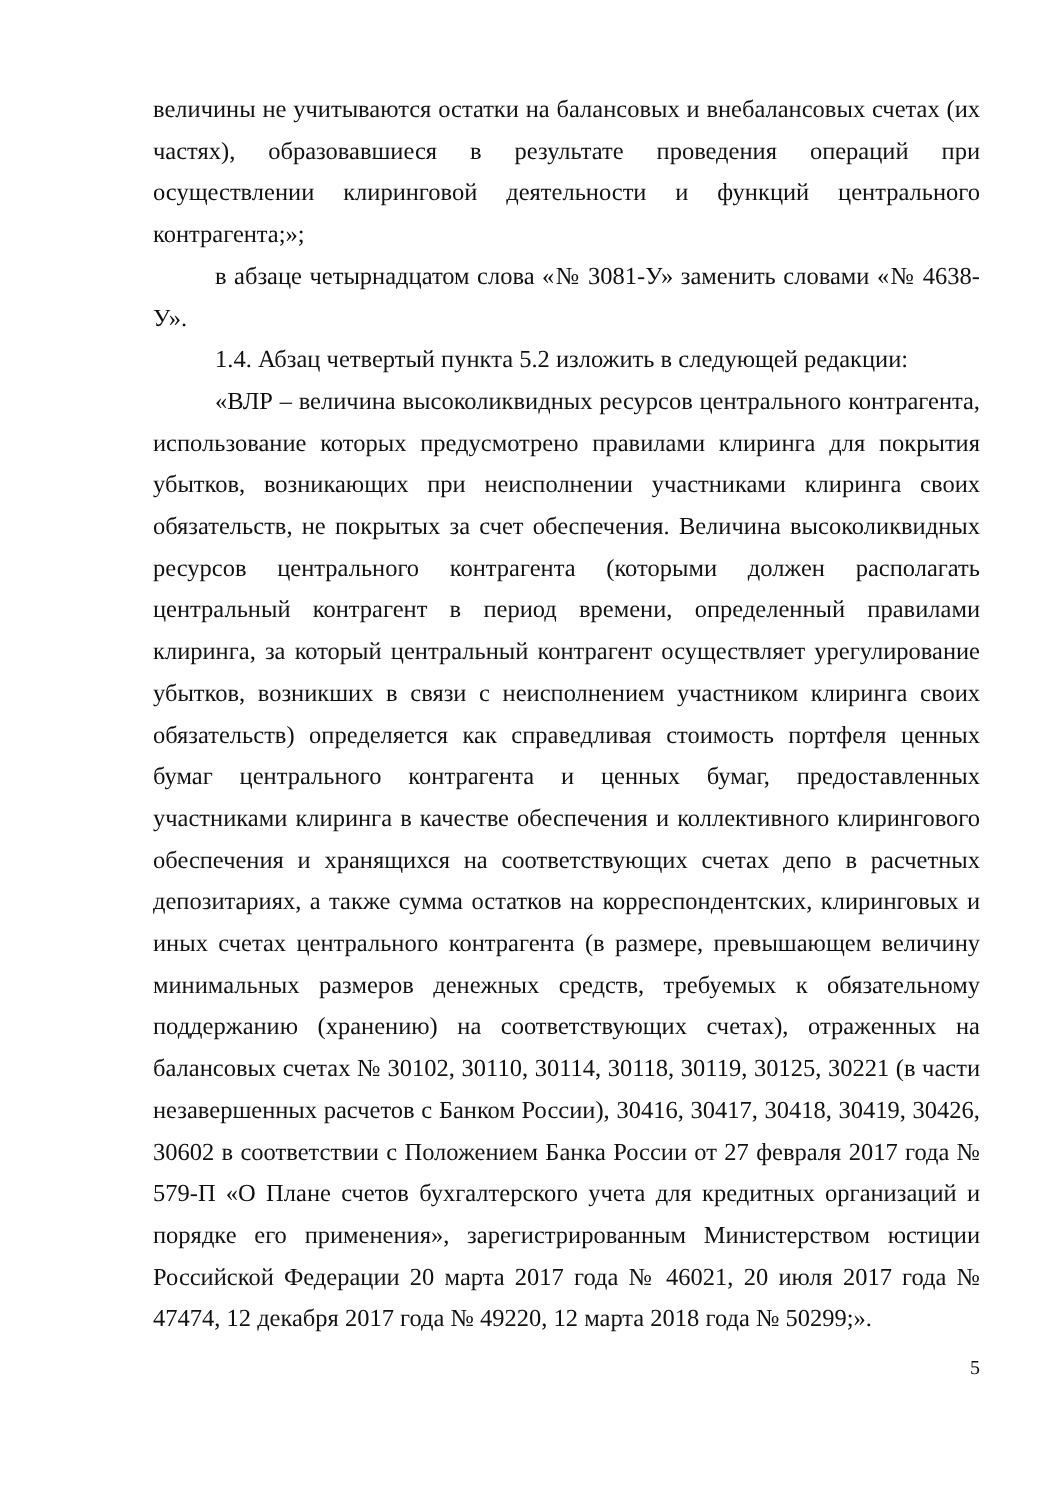величины не учитываются остатки на балансовых и внебалансовых счетах (их частях), образовавшиеся в результате проведения операций при осуществлении клиринговой деятельности и функций центрального контрагента;»;
в абзаце четырнадцатом слова «№ 3081-У» заменить словами «№ 4638-У».
1.4. Абзац четвертый пункта 5.2 изложить в следующей редакции:
«ВЛР – величина высоколиквидных ресурсов центрального контрагента, использование которых предусмотрено правилами клиринга для покрытия убытков, возникающих при неисполнении участниками клиринга своих обязательств, не покрытых за счет обеспечения. Величина высоколиквидных ресурсов центрального контрагента (которыми должен располагать центральный контрагент в период времени, определенный правилами клиринга, за который центральный контрагент осуществляет урегулирование убытков, возникших в связи с неисполнением участником клиринга своих обязательств) определяется как справедливая стоимость портфеля ценных бумаг центрального контрагента и ценных бумаг, предоставленных участниками клиринга в качестве обеспечения и коллективного клирингового обеспечения и хранящихся на соответствующих счетах депо в расчетных депозитариях, а также сумма остатков на корреспондентских, клиринговых и иных счетах центрального контрагента (в размере, превышающем величину минимальных размеров денежных средств, требуемых к обязательному поддержанию (хранению) на соответствующих счетах), отраженных на балансовых счетах № 30102, 30110, 30114, 30118, 30119, 30125, 30221 (в части незавершенных расчетов с Банком России), 30416, 30417, 30418, 30419, 30426, 30602 в соответствии с Положением Банка России от 27 февраля 2017 года № 579-П «О Плане счетов бухгалтерского учета для кредитных организаций и порядке его применения», зарегистрированным Министерством юстиции Российской Федерации 20 марта 2017 года № 46021, 20 июля 2017 года № 47474, 12 декабря 2017 года № 49220, 12 марта 2018 года № 50299;».
5